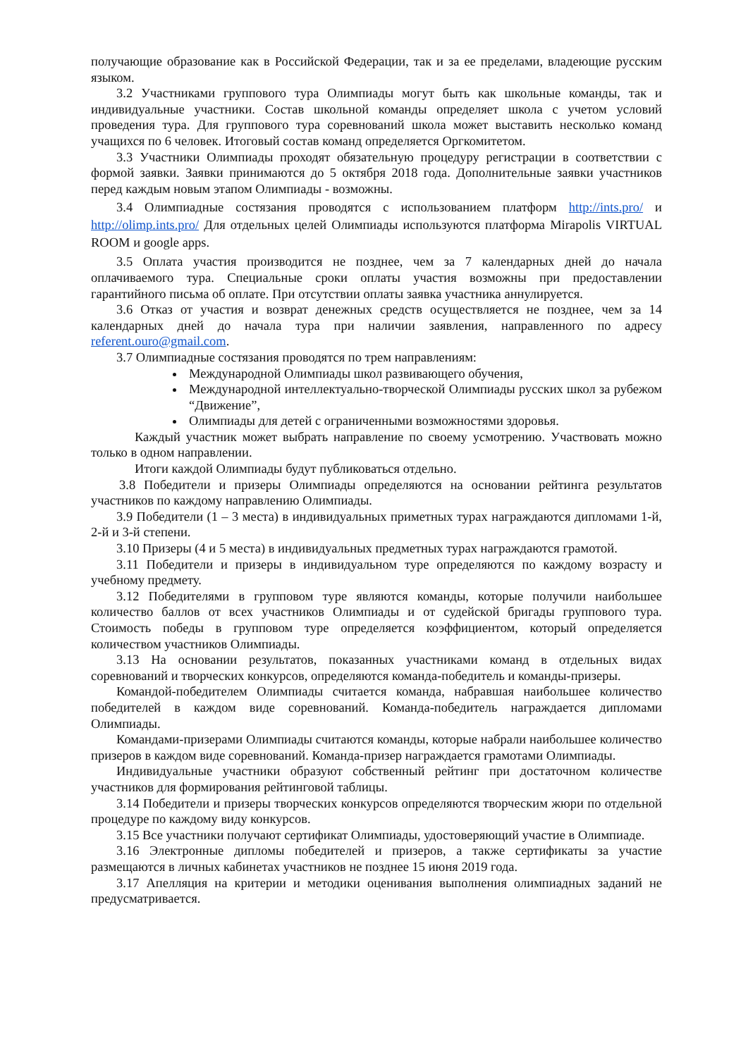получающие образование как в Российской Федерации, так и за ее пределами, владеющие русским языком.
3.2 Участниками группового тура Олимпиады могут быть как школьные команды, так и индивидуальные участники. Состав школьной команды определяет школа с учетом условий проведения тура. Для группового тура соревнований школа может выставить несколько команд учащихся по 6 человек. Итоговый состав команд определяется Оргкомитетом.
3.3 Участники Олимпиады проходят обязательную процедуру регистрации в соответствии с формой заявки. Заявки принимаются до 5 октября 2018 года. Дополнительные заявки участников перед каждым новым этапом Олимпиады - возможны.
3.4 Олимпиадные состязания проводятся с использованием платформ http://ints.pro/ и http://olimp.ints.pro/ Для отдельных целей Олимпиады используются платформа Mirapolis VIRTUAL ROOM и google apps.
3.5 Оплата участия производится не позднее, чем за 7 календарных дней до начала оплачиваемого тура. Специальные сроки оплаты участия возможны при предоставлении гарантийного письма об оплате. При отсутствии оплаты заявка участника аннулируется.
3.6 Отказ от участия и возврат денежных средств осуществляется не позднее, чем за 14 календарных дней до начала тура при наличии заявления, направленного по адресу referent.ouro@gmail.com.
3.7 Олимпиадные состязания проводятся по трем направлениям:
Международной Олимпиады школ развивающего обучения,
Международной интеллектуально-творческой Олимпиады русских школ за рубежом “Движение”,
Олимпиады для детей с ограниченными возможностями здоровья.
Каждый участник может выбрать направление по своему усмотрению. Участвовать можно только в одном направлении.
Итоги каждой Олимпиады будут публиковаться отдельно.
3.8 Победители и призеры Олимпиады определяются на основании рейтинга результатов участников по каждому направлению Олимпиады.
3.9 Победители (1 – 3 места) в индивидуальных приметных турах награждаются дипломами 1-й, 2-й и 3-й степени.
3.10 Призеры (4 и 5 места) в индивидуальных предметных турах награждаются грамотой.
3.11 Победители и призеры в индивидуальном туре определяются по каждому возрасту и учебному предмету.
3.12 Победителями в групповом туре являются команды, которые получили наибольшее количество баллов от всех участников Олимпиады и от судейской бригады группового тура. Стоимость победы в групповом туре определяется коэффициентом, который определяется количеством участников Олимпиады.
3.13 На основании результатов, показанных участниками команд в отдельных видах соревнований и творческих конкурсов, определяются команда-победитель и команды-призеры.
Командой-победителем Олимпиады считается команда, набравшая наибольшее количество победителей в каждом виде соревнований. Команда-победитель награждается дипломами Олимпиады.
Командами-призерами Олимпиады считаются команды, которые набрали наибольшее количество призеров в каждом виде соревнований. Команда-призер награждается грамотами Олимпиады.
Индивидуальные участники образуют собственный рейтинг при достаточном количестве участников для формирования рейтинговой таблицы.
3.14 Победители и призеры творческих конкурсов определяются творческим жюри по отдельной процедуре по каждому виду конкурсов.
3.15 Все участники получают сертификат Олимпиады, удостоверяющий участие в Олимпиаде.
3.16 Электронные дипломы победителей и призеров, а также сертификаты за участие размещаются в личных кабинетах участников не позднее 15 июня 2019 года.
3.17 Апелляция на критерии и методики оценивания выполнения олимпиадных заданий не предусматривается.